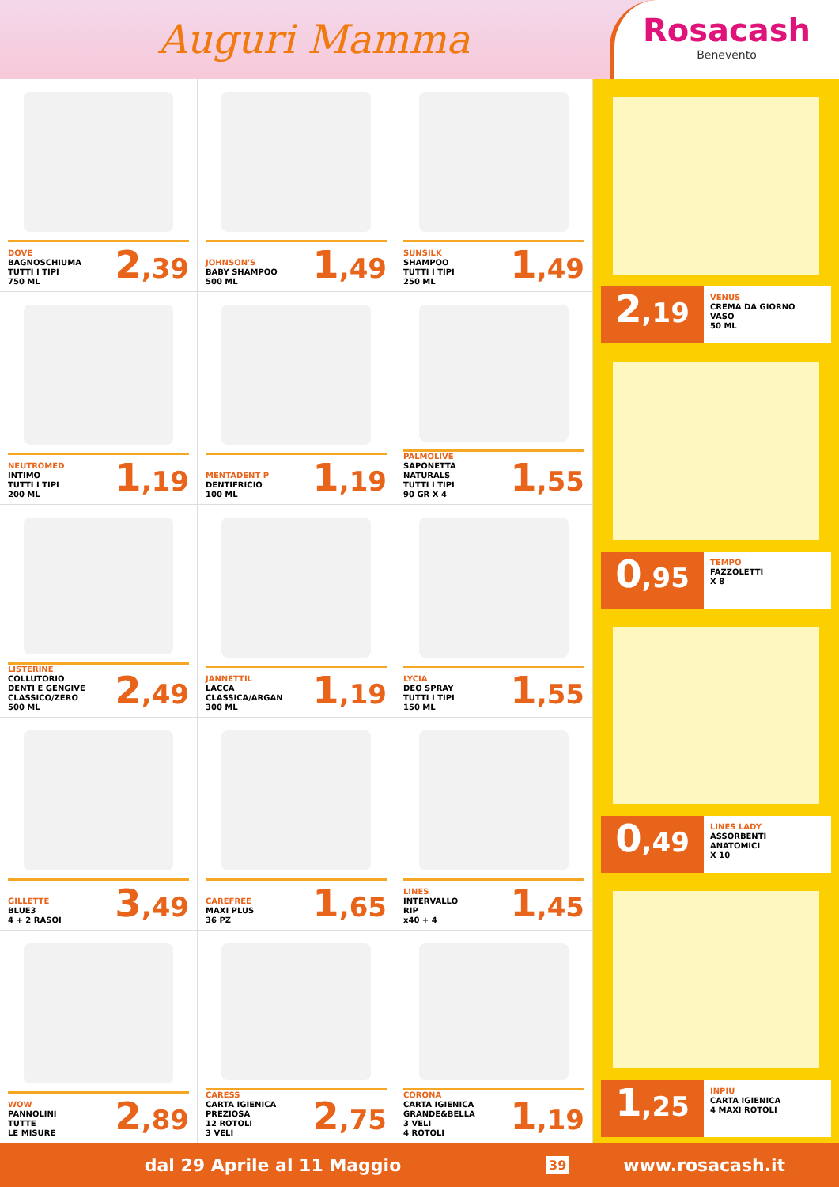Auguri Mamma
Rosacash
Benevento
DOVE
BAGNOSCHIUMA
TUTTI I TIPI
750 ML
2,39
JOHNSON'S
BABY SHAMPOO
500 ML
1,49
SUNSILK
SHAMPOO
TUTTI I TIPI
250 ML
1,49
NEUTROMED
INTIMO
TUTTI I TIPI
200 ML
1,19
MENTADENT P
DENTIFRICIO
100 ML
1,19
PALMOLIVE
SAPONETTA
NATURALS
TUTTI I TIPI
90 GR X 4
1,55
LISTERINE
COLLUTORIO
DENTI E GENGIVE
CLASSICO/ZERO
500 ML
2,49
JANNETTIL
LACCA
CLASSICA/ARGAN
300 ML
1,19
LYCIA
DEO SPRAY
TUTTI I TIPI
150 ML
1,55
GILLETTE
BLUE3
4 + 2 RASOI
3,49
CAREFREE
MAXI PLUS
36 PZ
1,65
LINES
INTERVALLO
RIP
x40 + 4
1,45
WOW
PANNOLINI
TUTTE
LE MISURE
2,89
CARESS
CARTA IGIENICA
PREZIOSA
12 ROTOLI
3 VELI
2,75
CORONA
CARTA IGIENICA
GRANDE&BELLA
3 VELI
4 ROTOLI
1,19
2,19
VENUS
CREMA DA GIORNO
VASO
50 ML
0,95
TEMPO
FAZZOLETTI
X 8
0,49
LINES LADY
ASSORBENTI
ANATOMICI
X 10
1,25
INPIÙ
CARTA IGIENICA
4 MAXI ROTOLI
dal 29 Aprile al 11 Maggio
39
www.rosacash.it